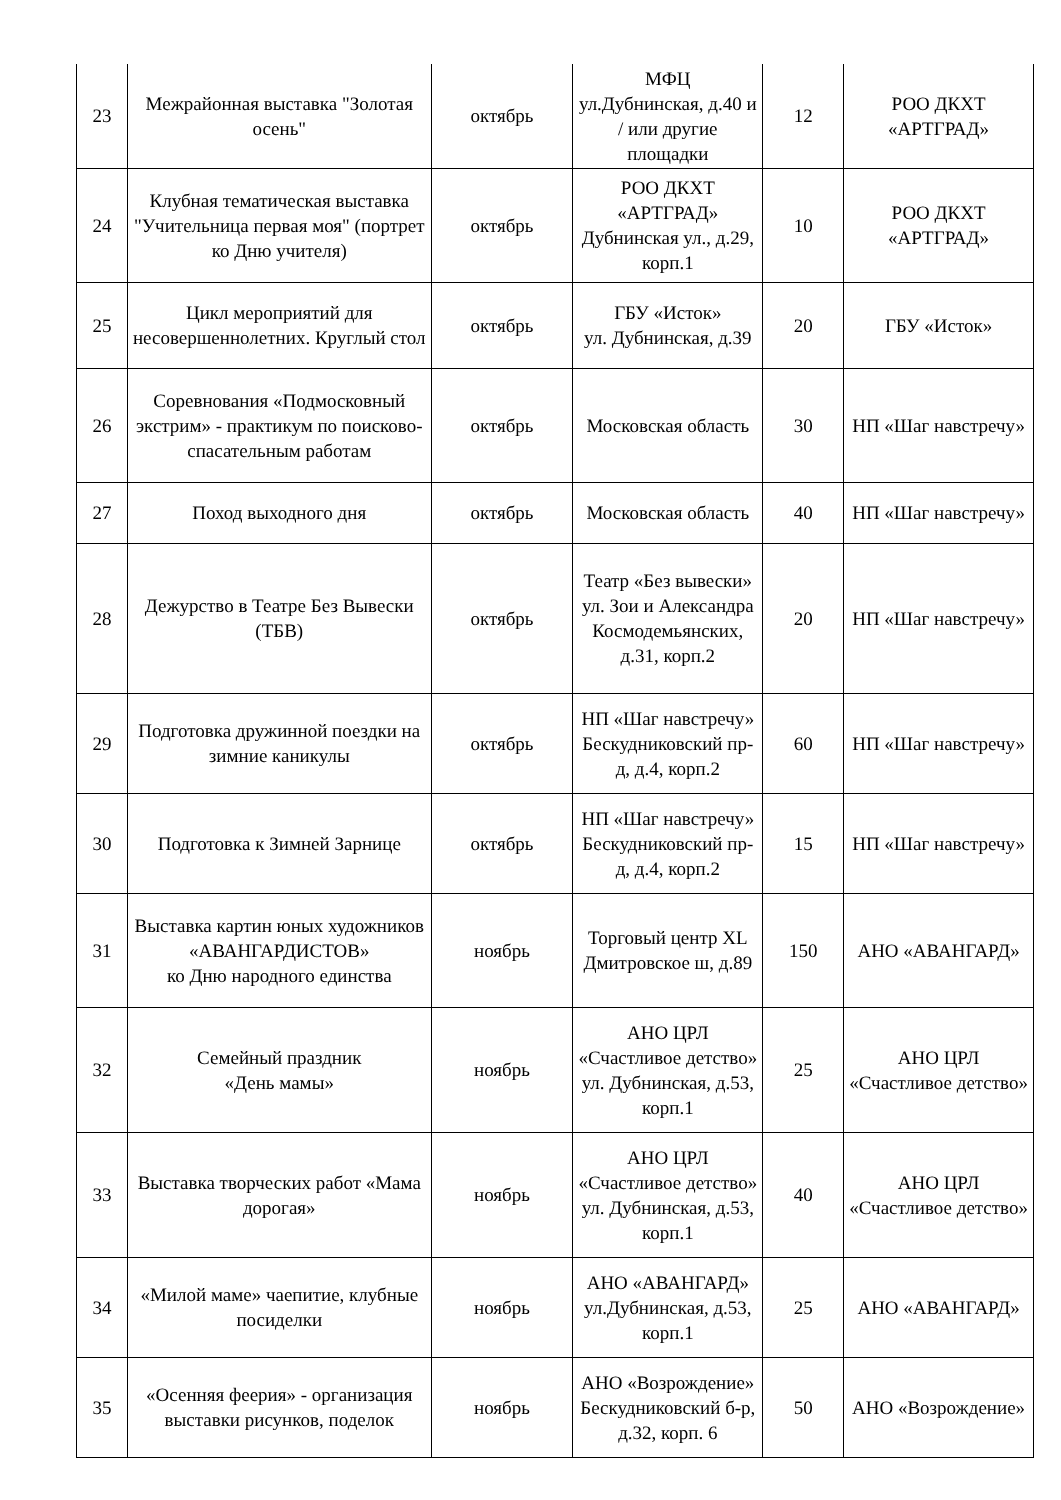| 23 | Межрайонная выставка "Золотая осень" | октябрь | МФЦ ул.Дубнинская, д.40 и / или другие площадки | 12 | РОО ДКХТ «АРТГРАД» |
| 24 | Клубная тематическая выставка "Учительница первая моя" (портрет ко Дню учителя) | октябрь | РОО ДКХТ «АРТГРАД» Дубнинская ул., д.29, корп.1 | 10 | РОО ДКХТ «АРТГРАД» |
| 25 | Цикл мероприятий для несовершеннолетних. Круглый стол | октябрь | ГБУ «Исток» ул. Дубнинская, д.39 | 20 | ГБУ «Исток» |
| 26 | Соревнования «Подмосковный экстрим» - практикум по поисково-спасательным работам | октябрь | Московская область | 30 | НП «Шаг навстречу» |
| 27 | Поход выходного дня | октябрь | Московская область | 40 | НП «Шаг навстречу» |
| 28 | Дежурство в Театре Без Вывески (ТБВ) | октябрь | Театр «Без вывески» ул. Зои и Александра Космодемьянских, д.31, корп.2 | 20 | НП «Шаг навстречу» |
| 29 | Подготовка дружинной поездки на зимние каникулы | октябрь | НП «Шаг навстречу» Бескудниковский пр-д, д.4, корп.2 | 60 | НП «Шаг навстречу» |
| 30 | Подготовка к Зимней Зарнице | октябрь | НП «Шаг навстречу» Бескудниковский пр-д, д.4, корп.2 | 15 | НП «Шаг навстречу» |
| 31 | Выставка картин юных художников «АВАНГАРДИСТОВ» ко Дню народного единства | ноябрь | Торговый центр XL Дмитровское ш, д.89 | 150 | АНО «АВАНГАРД» |
| 32 | Семейный праздник «День мамы» | ноябрь | АНО ЦРЛ «Счастливое детство» ул. Дубнинская, д.53, корп.1 | 25 | АНО ЦРЛ «Счастливое детство» |
| 33 | Выставка творческих работ «Мама дорогая» | ноябрь | АНО ЦРЛ «Счастливое детство» ул. Дубнинская, д.53, корп.1 | 40 | АНО ЦРЛ «Счастливое детство» |
| 34 | «Милой маме» чаепитие, клубные посиделки | ноябрь | АНО «АВАНГАРД» ул.Дубнинская, д.53, корп.1 | 25 | АНО «АВАНГАРД» |
| 35 | «Осенняя феерия» - организация выставки рисунков, поделок | ноябрь | АНО «Возрождение» Бескудниковский б-р, д.32, корп. 6 | 50 | АНО «Возрождение» |